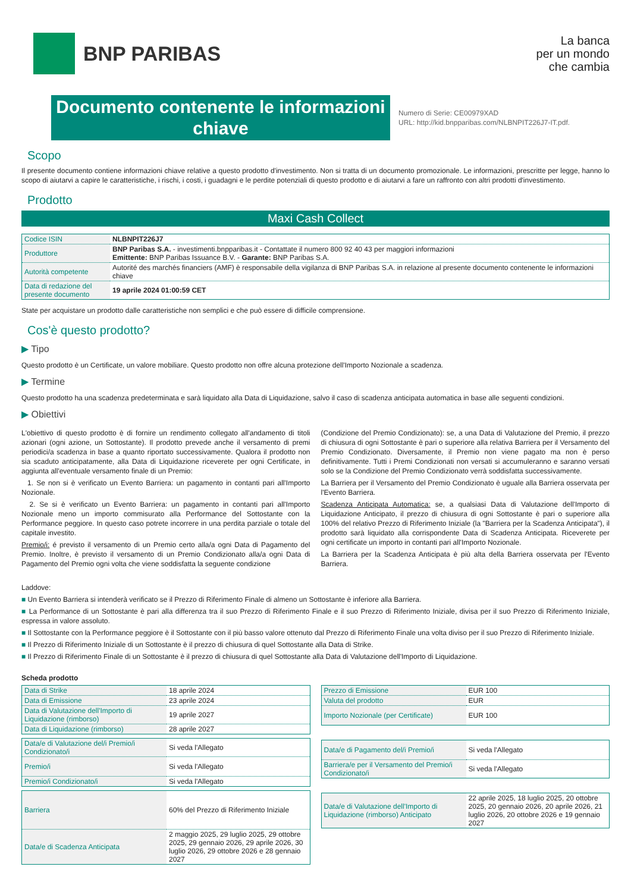BNP PARIBAS
La banca
per un mondo
che cambia
Documento contenente le informazioni chiave
Numero di Serie: CE00979XAD
URL: http://kid.bnpparibas.com/NLBNPIT226J7-IT.pdf.
Scopo
Il presente documento contiene informazioni chiave relative a questo prodotto d'investimento. Non si tratta di un documento promozionale. Le informazioni, prescritte per legge, hanno lo scopo di aiutarvi a capire le caratteristiche, i rischi, i costi, i guadagni e le perdite potenziali di questo prodotto e di aiutarvi a fare un raffronto con altri prodotti d'investimento.
Prodotto
Maxi Cash Collect
| Codice ISIN | NLBNPIT226J7 |
| Produttore | BNP Paribas S.A. - investimenti.bnpparibas.it - Contattate il numero 800 92 40 43 per maggiori informazioni Emittente: BNP Paribas Issuance B.V. - Garante: BNP Paribas S.A. |
| Autorità competente | Autorité des marchés financiers (AMF) è responsabile della vigilanza di BNP Paribas S.A. in relazione al presente documento contenente le informazioni chiave |
| Data di redazione del presente documento | 19 aprile 2024 01:00:59 CET |
State per acquistare un prodotto dalle caratteristiche non semplici e che può essere di difficile comprensione.
Cos'è questo prodotto?
▶ Tipo
Questo prodotto è un Certificate, un valore mobiliare. Questo prodotto non offre alcuna protezione dell'Importo Nozionale a scadenza.
▶ Termine
Questo prodotto ha una scadenza predeterminata e sarà liquidato alla Data di Liquidazione, salvo il caso di scadenza anticipata automatica in base alle seguenti condizioni.
▶ Obiettivi
L'obiettivo di questo prodotto è di fornire un rendimento collegato all'andamento di titoli azionari (ogni azione, un Sottostante). Il prodotto prevede anche il versamento di premi periodici/a scadenza in base a quanto riportato successivamente. Qualora il prodotto non sia scaduto anticipatamente, alla Data di Liquidazione riceverete per ogni Certificate, in aggiunta all'eventuale versamento finale di un Premio:
1. Se non si è verificato un Evento Barriera: un pagamento in contanti pari all'Importo Nozionale.
2. Se si è verificato un Evento Barriera: un pagamento in contanti pari all'Importo Nozionale meno un importo commisurato alla Performance del Sottostante con la Performance peggiore. In questo caso potrete incorrere in una perdita parziale o totale del capitale investito.
Premio/i: é previsto il versamento di un Premio certo alla/a ogni Data di Pagamento del Premio. Inoltre, è previsto il versamento di un Premio Condizionato alla/a ogni Data di Pagamento del Premio ogni volta che viene soddisfatta la seguente condizione
(Condizione del Premio Condizionato): se, a una Data di Valutazione del Premio, il prezzo di chiusura di ogni Sottostante è pari o superiore alla relativa Barriera per il Versamento del Premio Condizionato. Diversamente, il Premio non viene pagato ma non è perso definitivamente. Tutti i Premi Condizionati non versati si accumuleranno e saranno versati solo se la Condizione del Premio Condizionato verrà soddisfatta successivamente.
La Barriera per il Versamento del Premio Condizionato è uguale alla Barriera osservata per l'Evento Barriera.
Scadenza Anticipata Automatica: se, a qualsiasi Data di Valutazione dell'Importo di Liquidazione Anticipato, il prezzo di chiusura di ogni Sottostante è pari o superiore alla 100% del relativo Prezzo di Riferimento Iniziale (la "Barriera per la Scadenza Anticipata"), il prodotto sarà liquidato alla corrispondente Data di Scadenza Anticipata. Riceverete per ogni certificate un importo in contanti pari all'Importo Nozionale.
La Barriera per la Scadenza Anticipata è più alta della Barriera osservata per l'Evento Barriera.
Laddove:
■ Un Evento Barriera si intenderà verificato se il Prezzo di Riferimento Finale di almeno un Sottostante è inferiore alla Barriera.
■ La Performance di un Sottostante è pari alla differenza tra il suo Prezzo di Riferimento Finale e il suo Prezzo di Riferimento Iniziale, divisa per il suo Prezzo di Riferimento Iniziale, espressa in valore assoluto.
■ Il Sottostante con la Performance peggiore è il Sottostante con il più basso valore ottenuto dal Prezzo di Riferimento Finale una volta diviso per il suo Prezzo di Riferimento Iniziale.
■ Il Prezzo di Riferimento Iniziale di un Sottostante è il prezzo di chiusura di quel Sottostante alla Data di Strike.
■ Il Prezzo di Riferimento Finale di un Sottostante è il prezzo di chiusura di quel Sottostante alla Data di Valutazione dell'Importo di Liquidazione.
Scheda prodotto
| Data di Strike | 18 aprile 2024 |
| Data di Emissione | 23 aprile 2024 |
| Data di Valutazione dell'Importo di Liquidazione (rimborso) | 19 aprile 2027 |
| Data di Liquidazione (rimborso) | 28 aprile 2027 |
| Data/e di Valutazione del/i Premio/i Condizionato/i | Si veda l'Allegato |
| Premio/i | Si veda l'Allegato |
| Premio/i Condizionato/i | Si veda l'Allegato |
| Barriera | 60% del Prezzo di Riferimento Iniziale |
| Data/e di Scadenza Anticipata | 2 maggio 2025, 29 luglio 2025, 29 ottobre 2025, 29 gennaio 2026, 29 aprile 2026, 30 luglio 2026, 29 ottobre 2026 e 28 gennaio 2027 |
| Prezzo di Emissione | EUR 100 |
| Valuta del prodotto | EUR |
| Importo Nozionale (per Certificate) | EUR 100 |
| Data/e di Pagamento del/i Premio/i | Si veda l'Allegato |
| Barriera/e per il Versamento del Premio/i Condizionato/i | Si veda l'Allegato |
| Data/e di Valutazione dell'Importo di Liquidazione (rimborso) Anticipato | 22 aprile 2025, 18 luglio 2025, 20 ottobre 2025, 20 gennaio 2026, 20 aprile 2026, 21 luglio 2026, 20 ottobre 2026 e 19 gennaio 2027 |